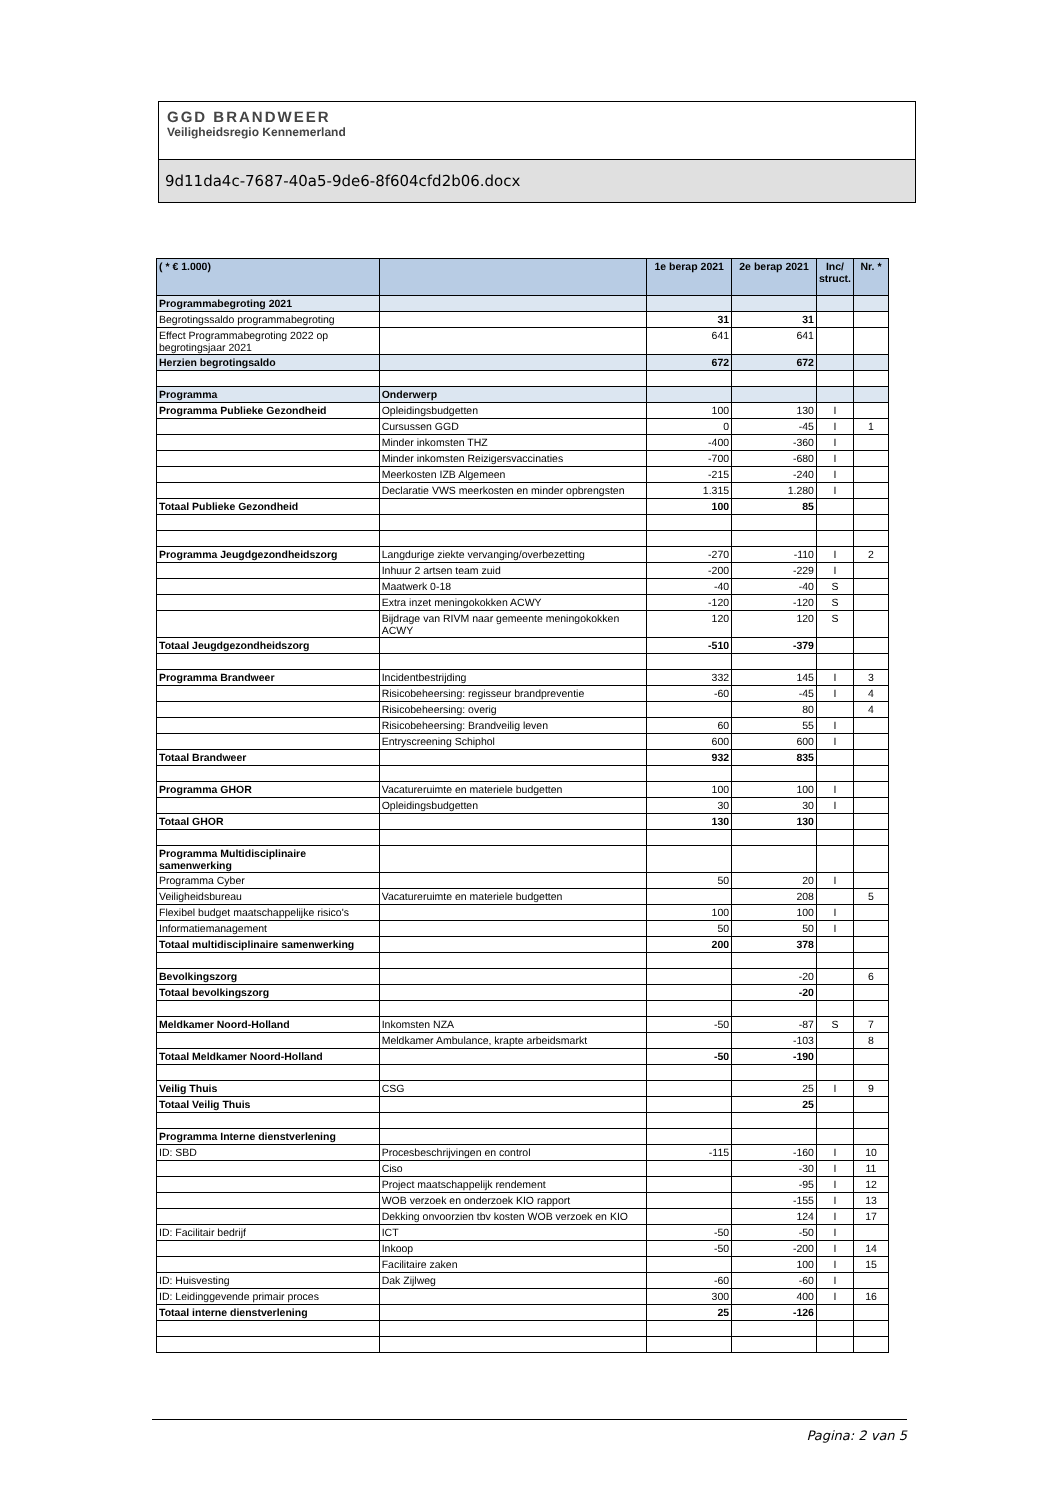GGD BRANDWEER
Veiligheidsregio Kennemerland
9d11da4c-7687-40a5-9de6-8f604cfd2b06.docx
| ( * € 1.000) | | 1e berap 2021 | 2e berap 2021 | Inc/ struct. | Nr. * |
| --- | --- | --- | --- | --- | --- |
| Programmabegroting 2021 | | | | | |
| Begrotingssaldo programmabegroting | | 31 | 31 | | |
| Effect Programmabegroting 2022 op begrotingsjaar 2021 | | 641 | 641 | | |
| Herzien begrotingsaldo | | 672 | 672 | | |
| Programma | Onderwerp | | | | |
| Programma Publieke Gezondheid | Opleidingsbudgetten | 100 | 130 | I | |
| | Cursussen GGD | 0 | -45 | I | 1 |
| | Minder inkomsten THZ | -400 | -360 | I | |
| | Minder inkomsten Reizigersvaccinaties | -700 | -680 | I | |
| | Meerkosten IZB Algemeen | -215 | -240 | I | |
| | Declaratie VWS meerkosten en minder opbrengsten | 1.315 | 1.280 | I | |
| Totaal Publieke Gezondheid | | 100 | 85 | | |
| Programma Jeugdgezondheidszorg | Langdurige ziekte vervanging/overbezetting | -270 | -110 | I | 2 |
| | Inhuur 2 artsen team zuid | -200 | -229 | I | |
| | Maatwerk 0-18 | -40 | -40 | S | |
| | Extra inzet meningokokken ACWY | -120 | -120 | S | |
| | Bijdrage van RIVM naar gemeente meningokokken ACWY | 120 | 120 | S | |
| Totaal Jeugdgezondheidszorg | | -510 | -379 | | |
| Programma Brandweer | Incidentbestrijding | 332 | 145 | I | 3 |
| | Risicobeheersing: regisseur brandpreventie | -60 | -45 | I | 4 |
| | Risicobeheersing: overig | | 80 | | 4 |
| | Risicobeheersing: Brandveilig leven | 60 | 55 | I | |
| | Entryscreening Schiphol | 600 | 600 | I | |
| Totaal Brandweer | | 932 | 835 | | |
| Programma GHOR | Vacatureruimte en materiele budgetten | 100 | 100 | I | |
| | Opleidingsbudgetten | 30 | 30 | I | |
| Totaal GHOR | | 130 | 130 | | |
| Programma Multidisciplinaire samenwerking | | | | | |
| Programma Cyber | | 50 | 20 | I | |
| Veiligheidsbureau | Vacatureruimte en materiele budgetten | | 208 | | 5 |
| Flexibel budget maatschappelijke risico's | | 100 | 100 | I | |
| Informatiemanagement | | 50 | 50 | I | |
| Totaal multidisciplinaire samenwerking | | 200 | 378 | | |
| Bevolkingszorg | | | -20 | | 6 |
| Totaal bevolkingszorg | | | -20 | | |
| Meldkamer Noord-Holland | Inkomsten NZA | -50 | -87 | S | 7 |
| | Meldkamer Ambulance, krapte arbeidsmarkt | | -103 | | 8 |
| Totaal Meldkamer Noord-Holland | | -50 | -190 | | |
| Veilig Thuis | CSG | | 25 | I | 9 |
| Totaal Veilig Thuis | | | 25 | | |
| Programma Interne dienstverlening | | | | | |
| ID: SBD | Procesbeschrijvingen en control | -115 | -160 | I | 10 |
| | Ciso | | -30 | I | 11 |
| | Project maatschappelijk rendement | | -95 | I | 12 |
| | WOB verzoek en onderzoek KIO rapport | | -155 | I | 13 |
| | Dekking onvoorzien tbv kosten WOB verzoek en KIO | | 124 | I | 17 |
| ID: Facilitair bedrijf | ICT | -50 | -50 | I | |
| | Inkoop | -50 | -200 | I | 14 |
| | Facilitaire zaken | | 100 | I | 15 |
| ID: Huisvesting | Dak Zijlweg | -60 | -60 | I | |
| ID: Leidinggevende primair proces | | 300 | 400 | I | 16 |
| Totaal interne dienstverlening | | 25 | -126 | | |
Pagina: 2 van 5